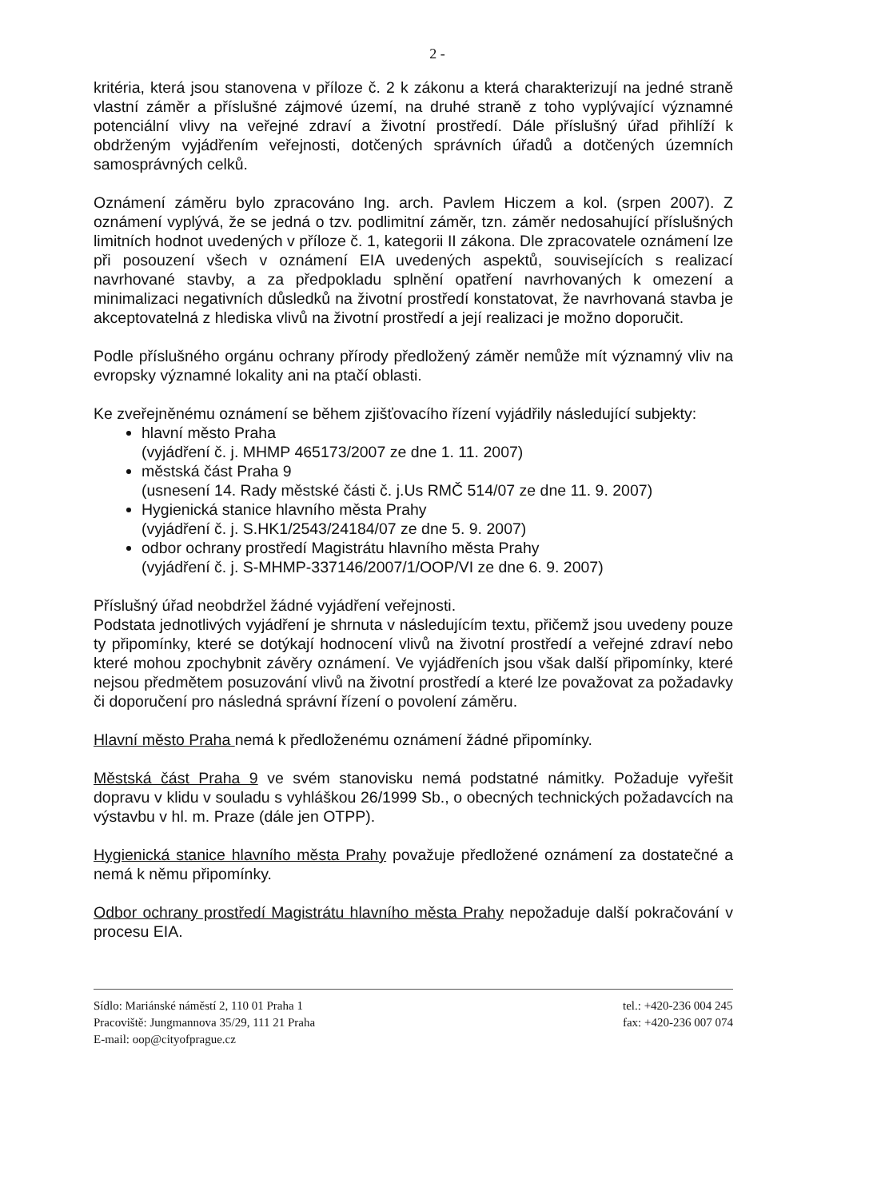2 -
kritéria, která jsou stanovena v příloze č. 2 k zákonu a která charakterizují na jedné straně vlastní záměr a příslušné zájmové území, na druhé straně z toho vyplývající významné potenciální vlivy na veřejné zdraví a životní prostředí. Dále příslušný úřad přihlíží k obdrženým vyjádřením veřejnosti, dotčených správních úřadů a dotčených územních samosprávných celků.
Oznámení záměru bylo zpracováno Ing. arch. Pavlem Hiczem a kol. (srpen 2007). Z oznámení vyplývá, že se jedná o tzv. podlimitní záměr, tzn. záměr nedosahující příslušných limitních hodnot uvedených v příloze č. 1, kategorii II zákona. Dle zpracovatele oznámení lze při posouzení všech v oznámení EIA uvedených aspektů, souvisejících s realizací navrhované stavby, a za předpokladu splnění opatření navrhovaných k omezení a minimalizaci negativních důsledků na životní prostředí konstatovat, že navrhovaná stavba je akceptovatelná z hlediska vlivů na životní prostředí a její realizaci je možno doporučit.
Podle příslušného orgánu ochrany přírody předložený záměr nemůže mít významný vliv na evropsky významné lokality ani na ptačí oblasti.
Ke zveřejněnému oznámení se během zjišťovacího řízení vyjádřily následující subjekty:
hlavní město Praha
(vyjádření č. j. MHMP 465173/2007 ze dne 1. 11. 2007)
městská část Praha 9
(usnesení 14. Rady městské části č. j.Us RMČ 514/07 ze dne 11. 9. 2007)
Hygienická stanice hlavního města Prahy
(vyjádření č. j. S.HK1/2543/24184/07 ze dne 5. 9. 2007)
odbor ochrany prostředí Magistrátu hlavního města Prahy
(vyjádření č. j. S-MHMP-337146/2007/1/OOP/VI ze dne 6. 9. 2007)
Příslušný úřad neobdržel žádné vyjádření veřejnosti.
Podstata jednotlivých vyjádření je shrnuta v následujícím textu, přičemž jsou uvedeny pouze ty připomínky, které se dotýkají hodnocení vlivů na životní prostředí a veřejné zdraví nebo které mohou zpochybnit závěry oznámení. Ve vyjádřeních jsou však další připomínky, které nejsou předmětem posuzování vlivů na životní prostředí a které lze považovat za požadavky či doporučení pro následná správní řízení o povolení záměru.
Hlavní město Praha nemá k předloženému oznámení žádné připomínky.
Městská část Praha 9 ve svém stanovisku nemá podstatné námitky. Požaduje vyřešit dopravu v klidu v souladu s vyhláškou 26/1999 Sb., o obecných technických požadavcích na výstavbu v hl. m. Praze (dále jen OTPP).
Hygienická stanice hlavního města Prahy považuje předložené oznámení za dostatečné a nemá k němu připomínky.
Odbor ochrany prostředí Magistrátu hlavního města Prahy nepožaduje další pokračování v procesu EIA.
Sídlo: Mariánské náměstí 2, 110 01 Praha 1
Pracoviště: Jungmannova 35/29, 111 21 Praha
E-mail: oop@cityofprague.cz
tel.: +420-236 004 245
fax: +420-236 007 074